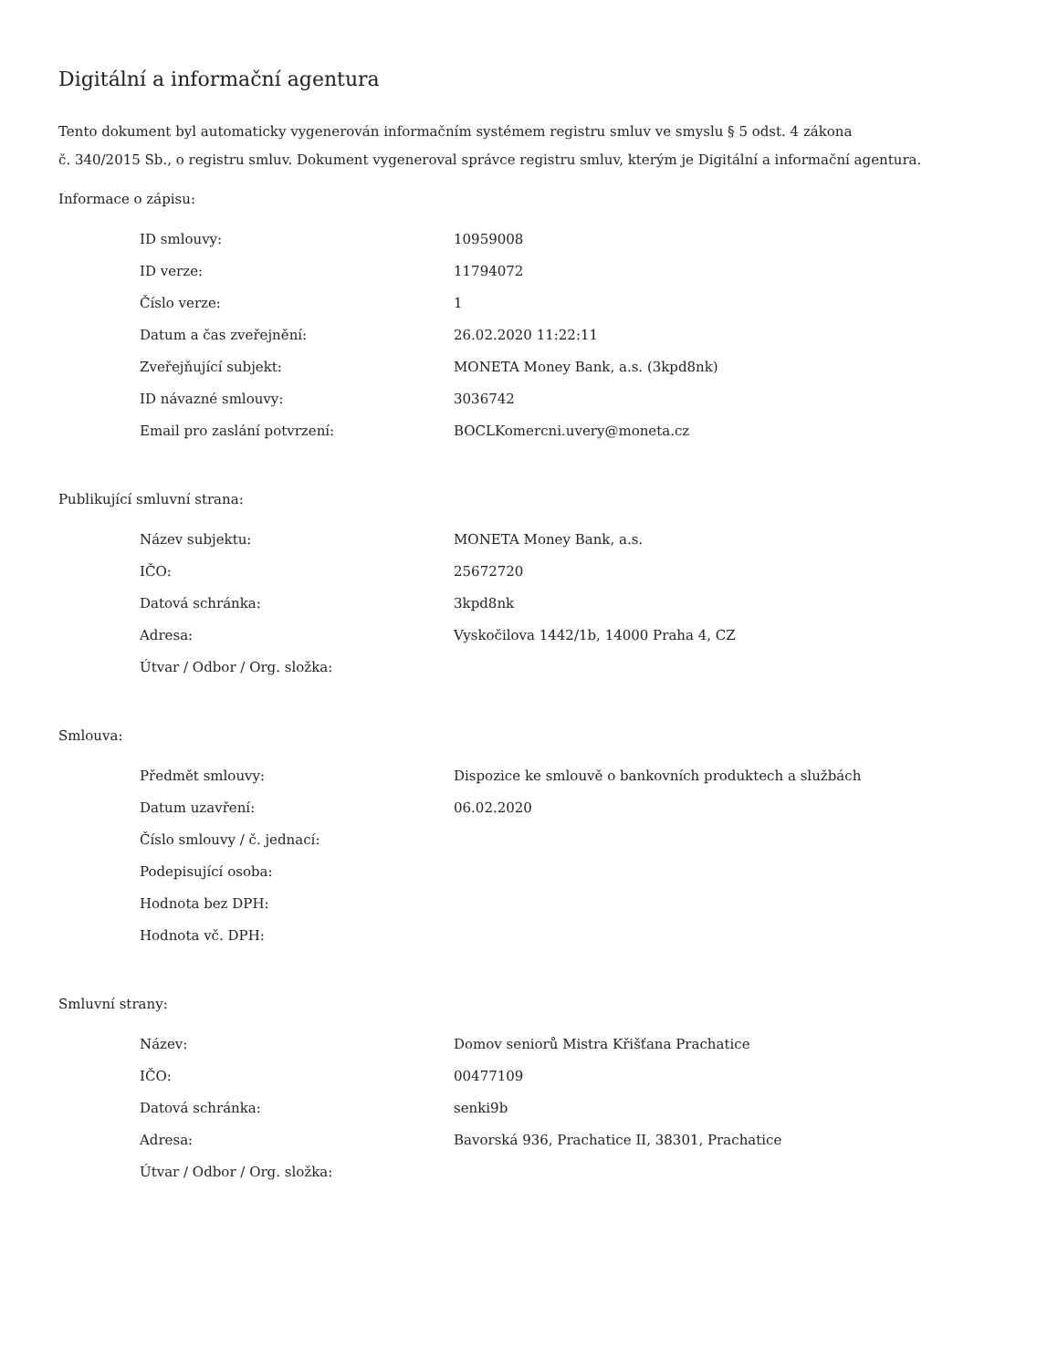Digitální a informační agentura
Tento dokument byl automaticky vygenerován informačním systémem registru smluv ve smyslu § 5 odst. 4 zákona
č. 340/2015 Sb., o registru smluv. Dokument vygeneroval správce registru smluv, kterým je Digitální a informační agentura.
Informace o zápisu:
| ID smlouvy: | 10959008 |
| ID verze: | 11794072 |
| Číslo verze: | 1 |
| Datum a čas zveřejnění: | 26.02.2020 11:22:11 |
| Zveřejňující subjekt: | MONETA Money Bank, a.s. (3kpd8nk) |
| ID návazné smlouvy: | 3036742 |
| Email pro zaslání potvrzení: | BOCLKomercni.uvery@moneta.cz |
Publikující smluvní strana:
| Název subjektu: | MONETA Money Bank, a.s. |
| IČO: | 25672720 |
| Datová schránka: | 3kpd8nk |
| Adresa: | Vyskočilova 1442/1b, 14000 Praha 4, CZ |
| Útvar / Odbor / Org. složka: | |
Smlouva:
| Předmět smlouvy: | Dispozice ke smlouvě o bankovních produktech a službách |
| Datum uzavření: | 06.02.2020 |
| Číslo smlouvy / č. jednací: | |
| Podepisující osoba: | |
| Hodnota bez DPH: | |
| Hodnota vč. DPH: | |
Smluvní strany:
| Název: | Domov seniorů Mistra Křišťana Prachatice |
| IČO: | 00477109 |
| Datová schránka: | senki9b |
| Adresa: | Bavorská 936, Prachatice II, 38301, Prachatice |
| Útvar / Odbor / Org. složka: | |